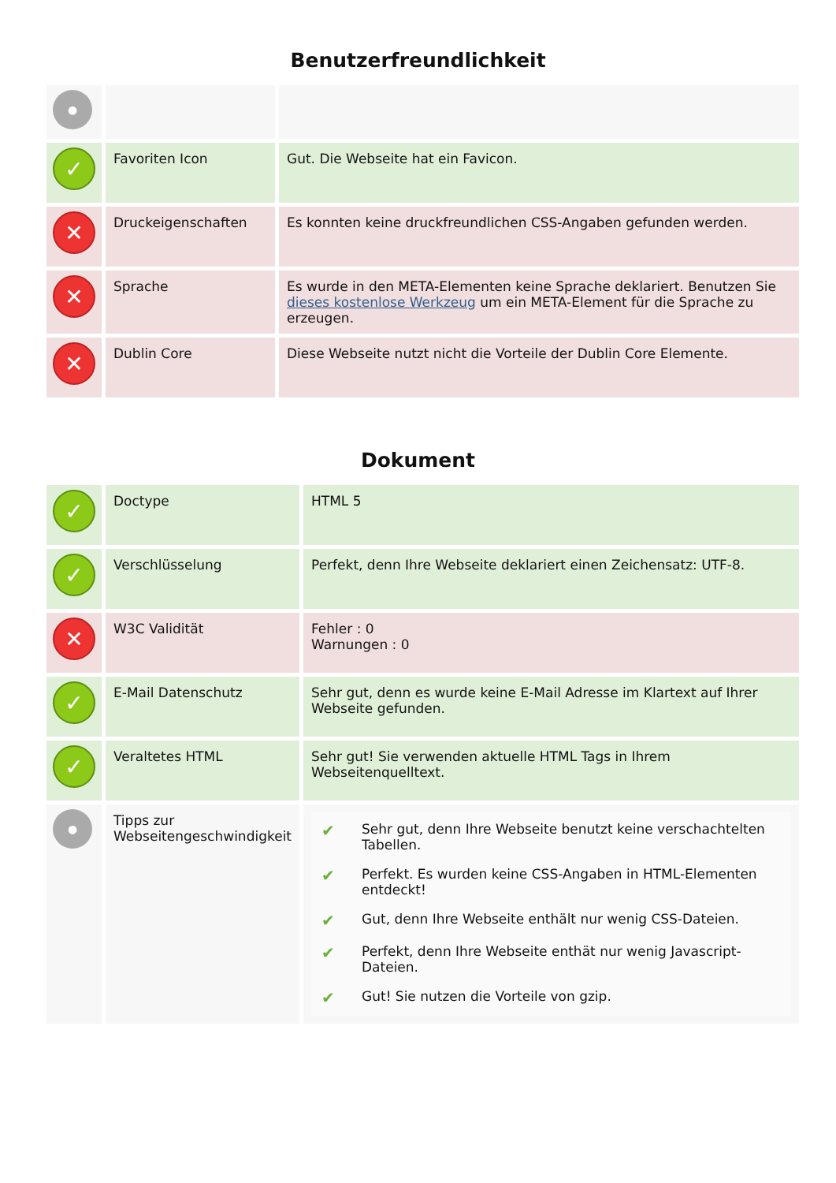Benutzerfreundlichkeit
| ● | | |
| ✓ | Favoriten Icon | Gut. Die Webseite hat ein Favicon. |
| ✕ | Druckeigenschaften | Es konnten keine druckfreundlichen CSS-Angaben gefunden werden. |
| ✕ | Sprache | Es wurde in den META-Elementen keine Sprache deklariert. Benutzen Sie dieses kostenlose Werkzeug um ein META-Element für die Sprache zu erzeugen. |
| ✕ | Dublin Core | Diese Webseite nutzt nicht die Vorteile der Dublin Core Elemente. |
Dokument
| ✓ | Doctype | HTML 5 |
| ✓ | Verschlüsselung | Perfekt, denn Ihre Webseite deklariert einen Zeichensatz: UTF-8. |
| ✕ | W3C Validität | Fehler : 0 Warnungen : 0 |
| ✓ | E-Mail Datenschutz | Sehr gut, denn es wurde keine E-Mail Adresse im Klartext auf Ihrer Webseite gefunden. |
| ✓ | Veraltetes HTML | Sehr gut! Sie verwenden aktuelle HTML Tags in Ihrem Webseitenquelltext. |
| ● | Tipps zur Webseitengeschwindigkeit | / ✔ / Sehr gut, denn Ihre Webseite benutzt keine verschachtelten Tabellen. / / ✔ / Perfekt. Es wurden keine CSS-Angaben in HTML-Elementen entdeckt! / / ✔ / Gut, denn Ihre Webseite enthält nur wenig CSS-Dateien. / / ✔ / Perfekt, denn Ihre Webseite enthät nur wenig Javascript-Dateien. / / ✔ / Gut! Sie nutzen die Vorteile von gzip. / |